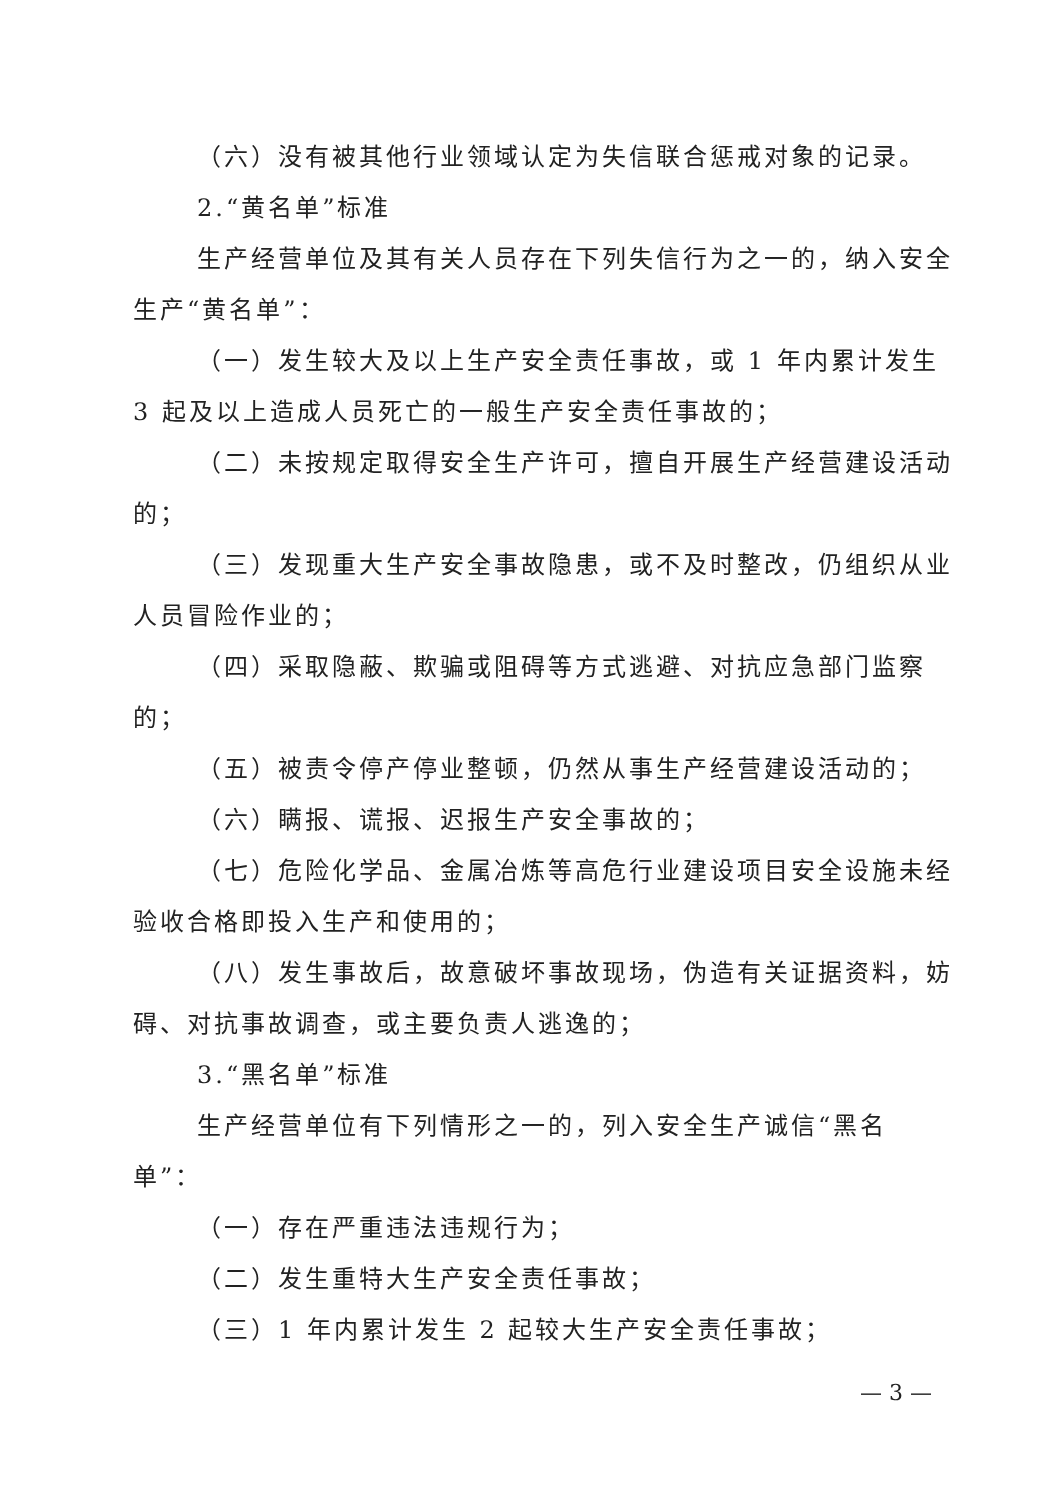（六）没有被其他行业领域认定为失信联合惩戒对象的记录。
2.“黄名单”标准
生产经营单位及其有关人员存在下列失信行为之一的，纳入安全生产“黄名单”：
（一）发生较大及以上生产安全责任事故，或 1 年内累计发生 3 起及以上造成人员死亡的一般生产安全责任事故的；
（二）未按规定取得安全生产许可，擅自开展生产经营建设活动的；
（三）发现重大生产安全事故隐患，或不及时整改，仍组织从业人员冒险作业的；
（四）采取隐蔽、欺骗或阻碍等方式逃避、对抗应急部门监察的；
（五）被责令停产停业整顿，仍然从事生产经营建设活动的；
（六）瞒报、谎报、迟报生产安全事故的；
（七）危险化学品、金属冶炼等高危行业建设项目安全设施未经验收合格即投入生产和使用的；
（八）发生事故后，故意破坏事故现场，伪造有关证据资料，妨碍、对抗事故调查，或主要负责人逃逸的；
3.“黑名单”标准
生产经营单位有下列情形之一的，列入安全生产诚信“黑名单”：
（一）存在严重违法违规行为；
（二）发生重特大生产安全责任事故；
（三）1 年内累计发生 2 起较大生产安全责任事故；
— 3 —